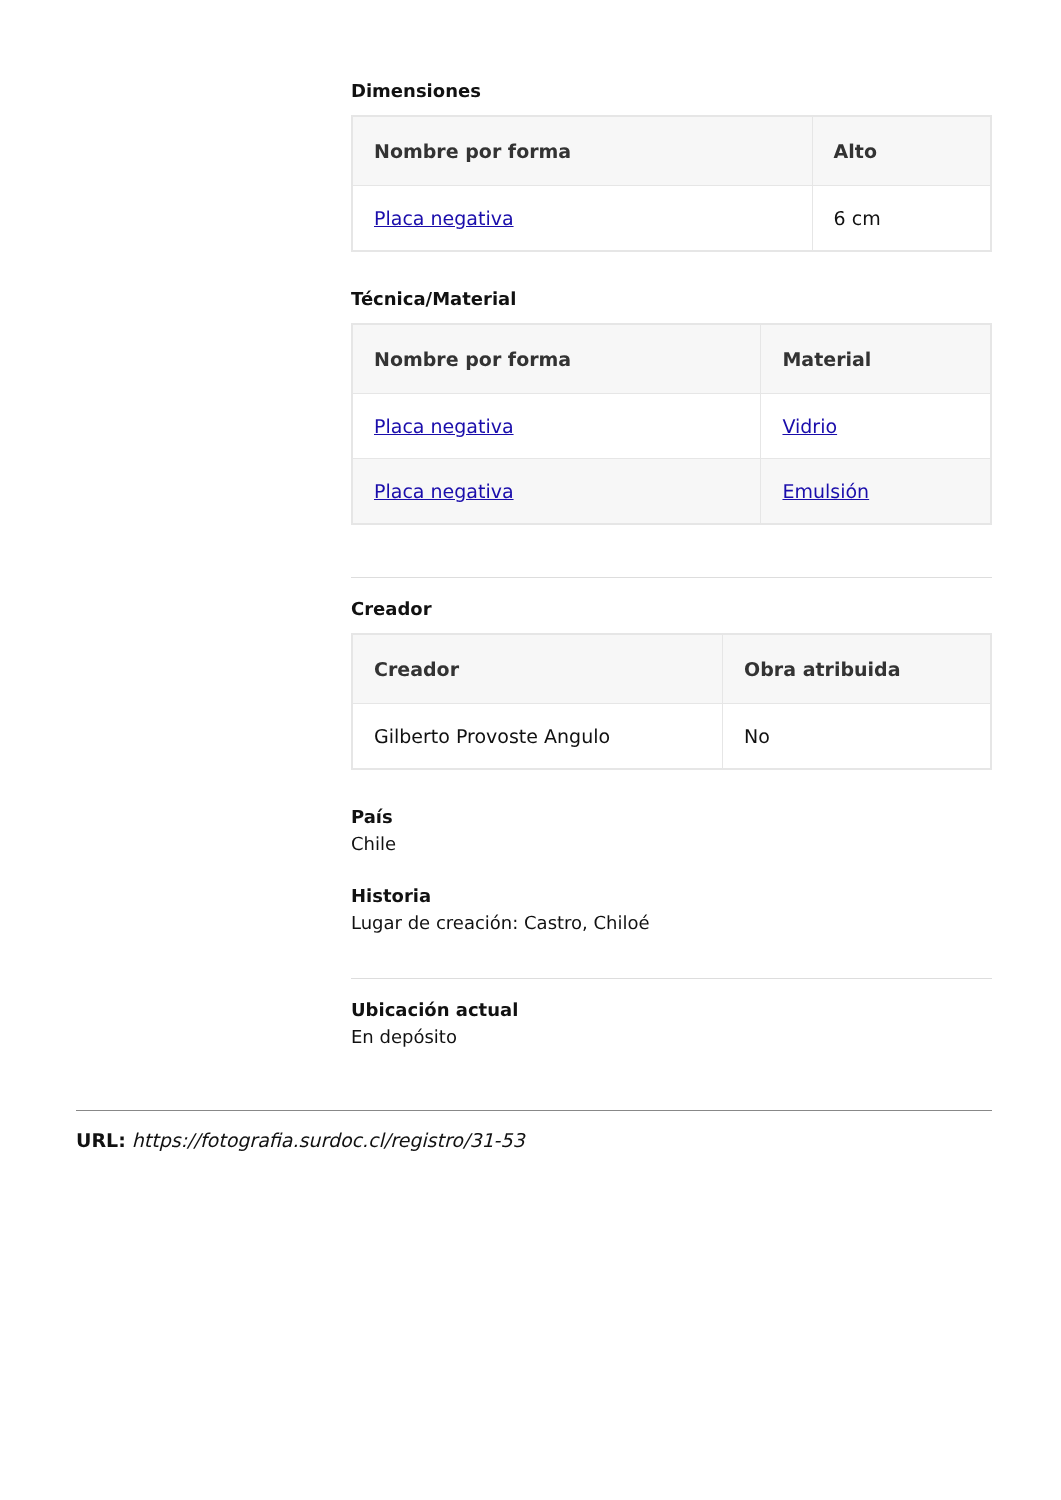Dimensiones
| Nombre por forma | Alto |
| --- | --- |
| Placa negativa | 6 cm |
Técnica/Material
| Nombre por forma | Material |
| --- | --- |
| Placa negativa | Vidrio |
| Placa negativa | Emulsión |
Creador
| Creador | Obra atribuida |
| --- | --- |
| Gilberto Provoste Angulo | No |
País
Chile
Historia
Lugar de creación: Castro, Chiloé
Ubicación actual
En depósito
URL: https://fotografia.surdoc.cl/registro/31-53